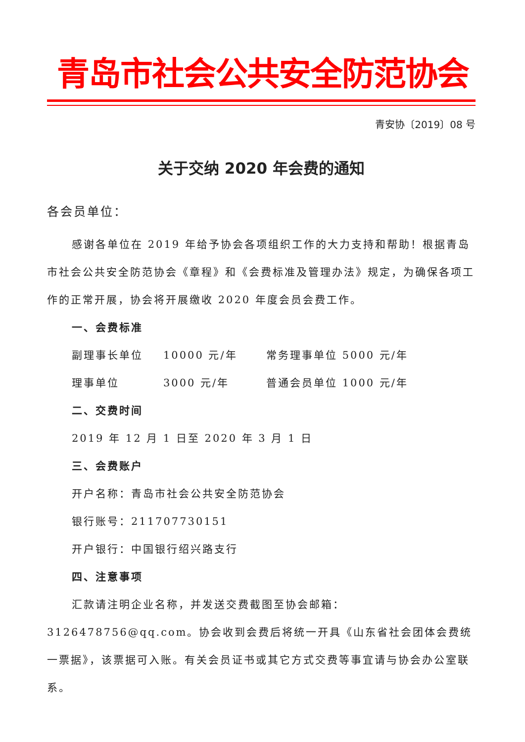青岛市社会公共安全防范协会
青安协〔2019〕08 号
关于交纳 2020 年会费的通知
各会员单位：
感谢各单位在 2019 年给予协会各项组织工作的大力支持和帮助！根据青岛市社会公共安全防范协会《章程》和《会费标准及管理办法》规定，为确保各项工作的正常开展，协会将开展缴收 2020 年度会员会费工作。
一、会费标准
副理事长单位 10000 元/年 常务理事单位 5000 元/年
理事单位 3000 元/年 普通会员单位 1000 元/年
二、交费时间
2019 年 12 月 1 日至 2020 年 3 月 1 日
三、会费账户
开户名称：青岛市社会公共安全防范协会
银行账号：211707730151
开户银行：中国银行绍兴路支行
四、注意事项
汇款请注明企业名称，并发送交费截图至协会邮箱：3126478756@qq.com。协会收到会费后将统一开具《山东省社会团体会费统一票据》，该票据可入账。有关会员证书或其它方式交费等事宜请与协会办公室联系。